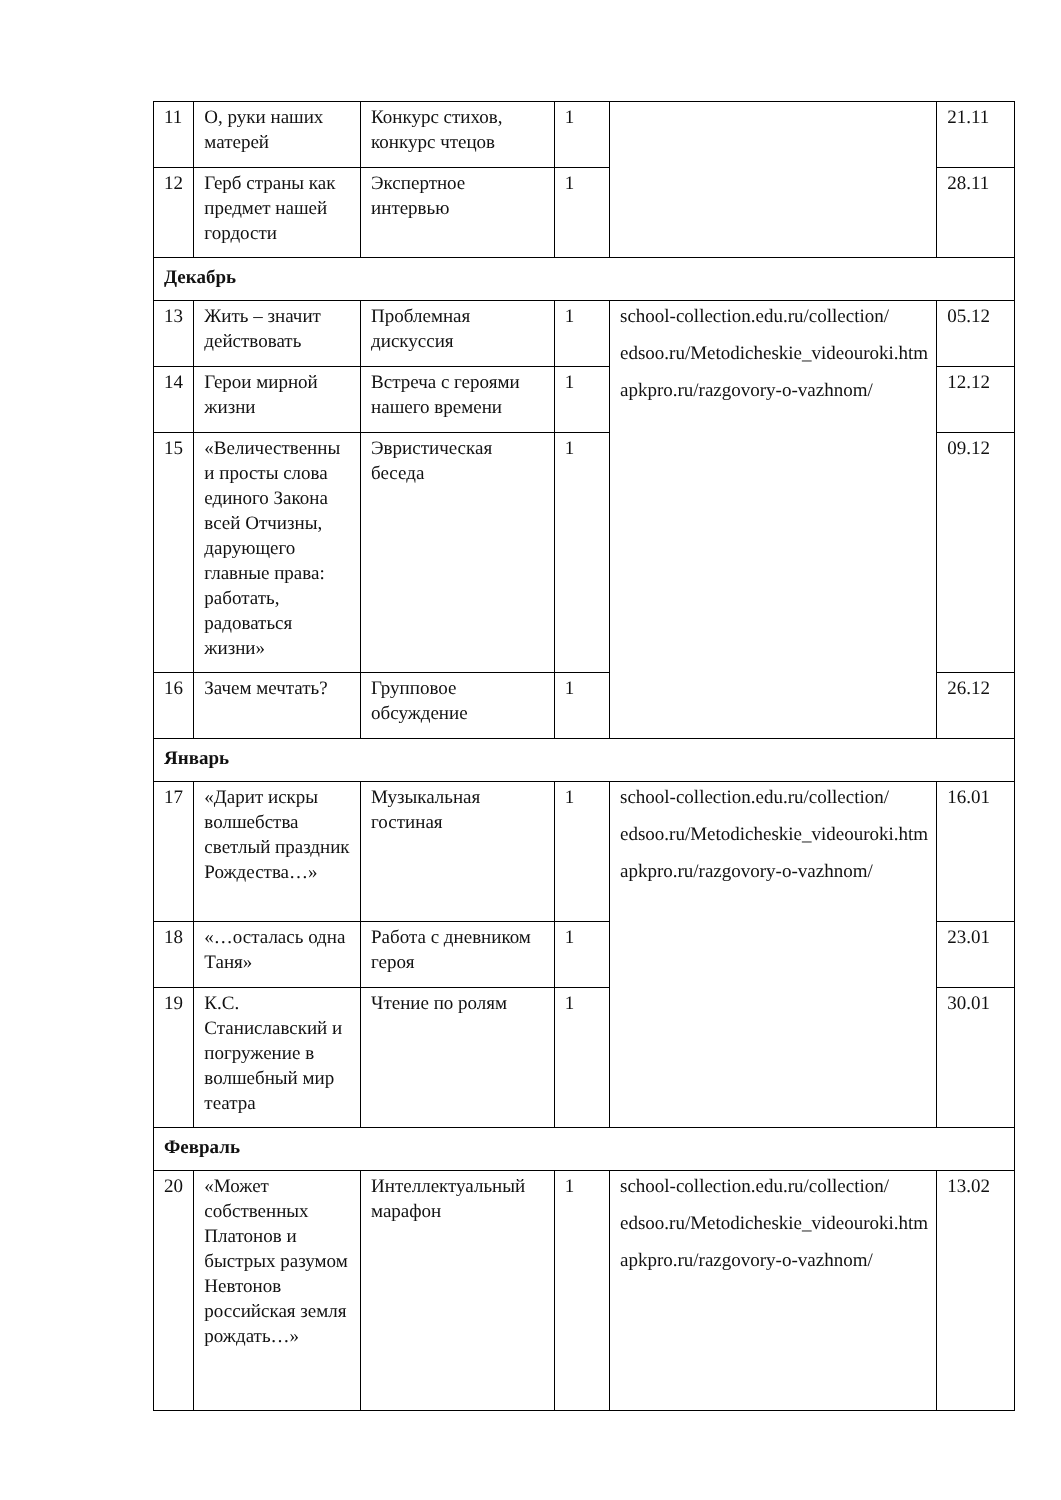| 11 | О, руки наших матерей | Конкурс стихов, конкурс чтецов | 1 | | 21.11 |
| 12 | Герб страны как предмет нашей гордости | Экспертное интервью | 1 | | 28.11 |
| Декабрь | | | | | |
| 13 | Жить – значит действовать | Проблемная дискуссия | 1 | school-collection.edu.ru/collection/ edsoo.ru/Metodicheskie_videouroki.htm apkpro.ru/razgovory-o-vazhnom/ | 05.12 |
| 14 | Герои мирной жизни | Встреча с героями нашего времени | 1 | | 12.12 |
| 15 | «Величественны и просты слова единого Закона всей Отчизны, дарующего главные права: работать, радоваться жизни» | Эвристическая беседа | 1 | | 09.12 |
| 16 | Зачем мечтать? | Групповое обсуждение | 1 | | 26.12 |
| Январь | | | | | |
| 17 | «Дарит искры волшебства светлый праздник Рождества…» | Музыкальная гостиная | 1 | school-collection.edu.ru/collection/ edsoo.ru/Metodicheskie_videouroki.htm apkpro.ru/razgovory-o-vazhnom/ | 16.01 |
| 18 | «…осталась одна Таня» | Работа с дневником героя | 1 | | 23.01 |
| 19 | К.С. Станиславский и погружение в волшебный мир театра | Чтение по ролям | 1 | | 30.01 |
| Февраль | | | | | |
| 20 | «Может собственных Платонов и быстрых разумом Невтонов российская земля рождать…» | Интеллектуальный марафон | 1 | school-collection.edu.ru/collection/ edsoo.ru/Metodicheskie_videouroki.htm apkpro.ru/razgovory-o-vazhnom/ | 13.02 |